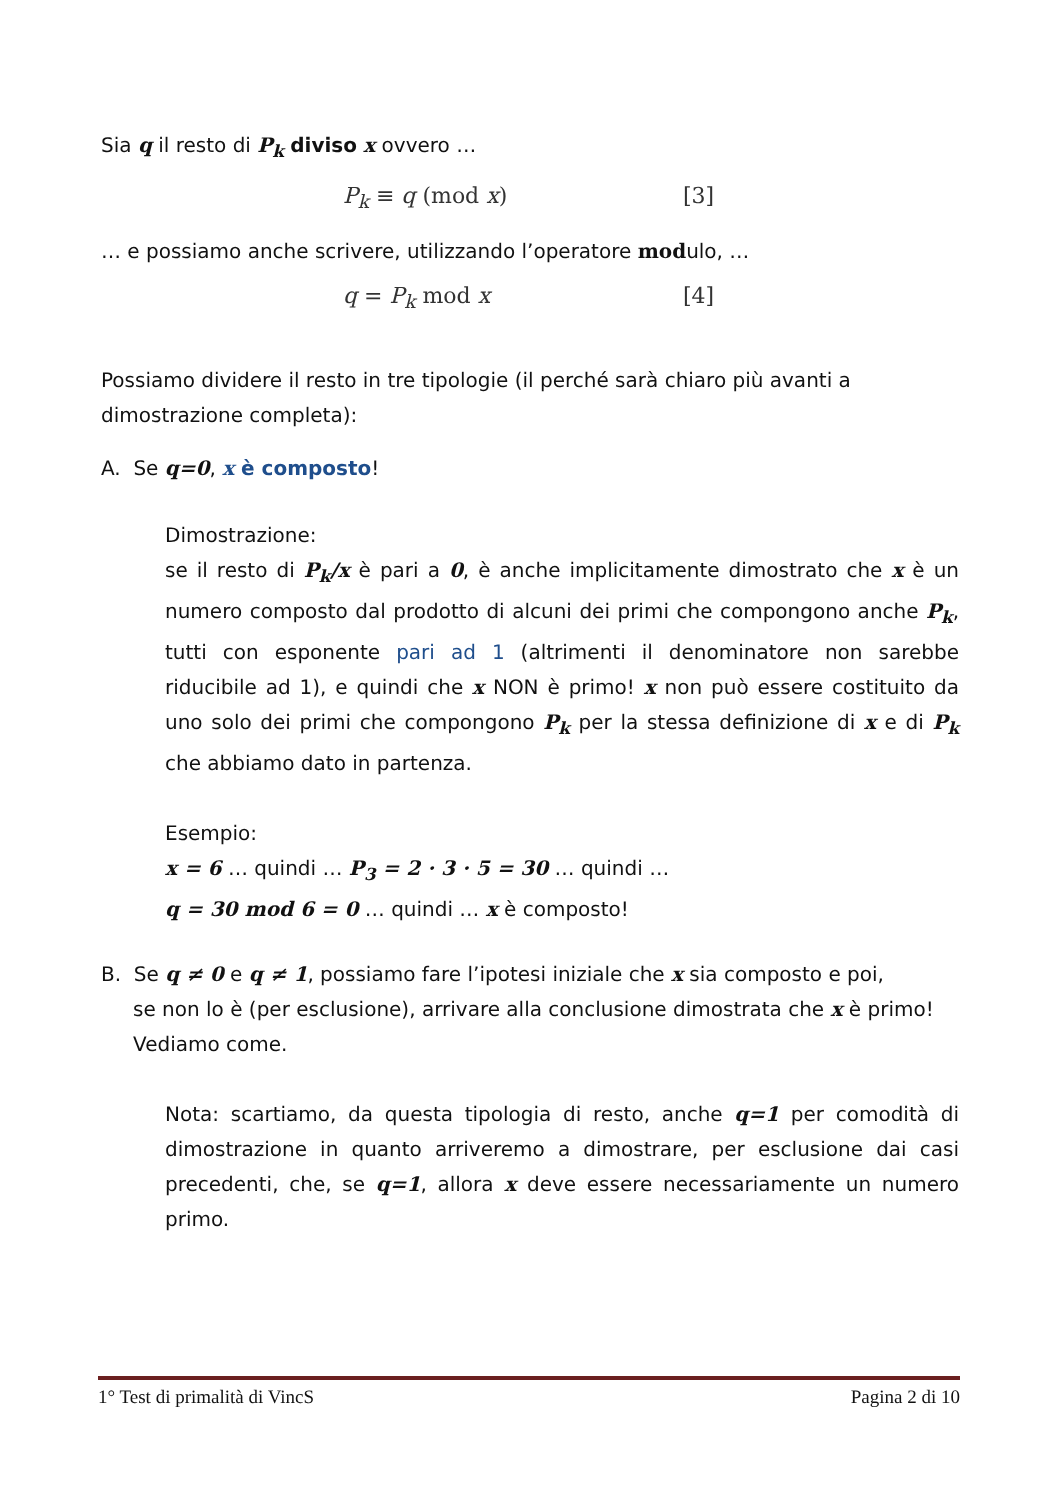Sia q il resto di P<sub>k</sub> diviso x ovvero …
P<sub>k</sub> ≡ q (mod x) [3]
… e possiamo anche scrivere, utilizzando l’operatore modulo, …
q = P<sub>k</sub> mod x [4]
Possiamo dividere il resto in tre tipologie (il perché sarà chiaro più avanti a dimostrazione completa):
A. Se q=0, x è composto!
Dimostrazione:
se il resto di P<sub>k</sub>/x è pari a 0, è anche implicitamente dimostrato che x è un numero composto dal prodotto di alcuni dei primi che compongono anche P<sub>k</sub>, tutti con esponente pari ad 1 (altrimenti il denominatore non sarebbe riducibile ad 1), e quindi che x NON è primo! x non può essere costituito da uno solo dei primi che compongono P<sub>k</sub> per la stessa definizione di x e di P<sub>k</sub> che abbiamo dato in partenza.
Esempio:
x = 6 … quindi … P<sub>3</sub> = 2 · 3 · 5 = 30 … quindi …
q = 30 mod 6 = 0 … quindi … x è composto!
B. Se q ≠ 0 e q ≠ 1, possiamo fare l’ipotesi iniziale che x sia composto e poi,
se non lo è (per esclusione), arrivare alla conclusione dimostrata che x è primo! Vediamo come.
Nota: scartiamo, da questa tipologia di resto, anche q=1 per comodità di dimostrazione in quanto arriveremo a dimostrare, per esclusione dai casi precedenti, che, se q=1, allora x deve essere necessariamente un numero primo.
1° Test di primalità di VincS Pagina 2 di 10